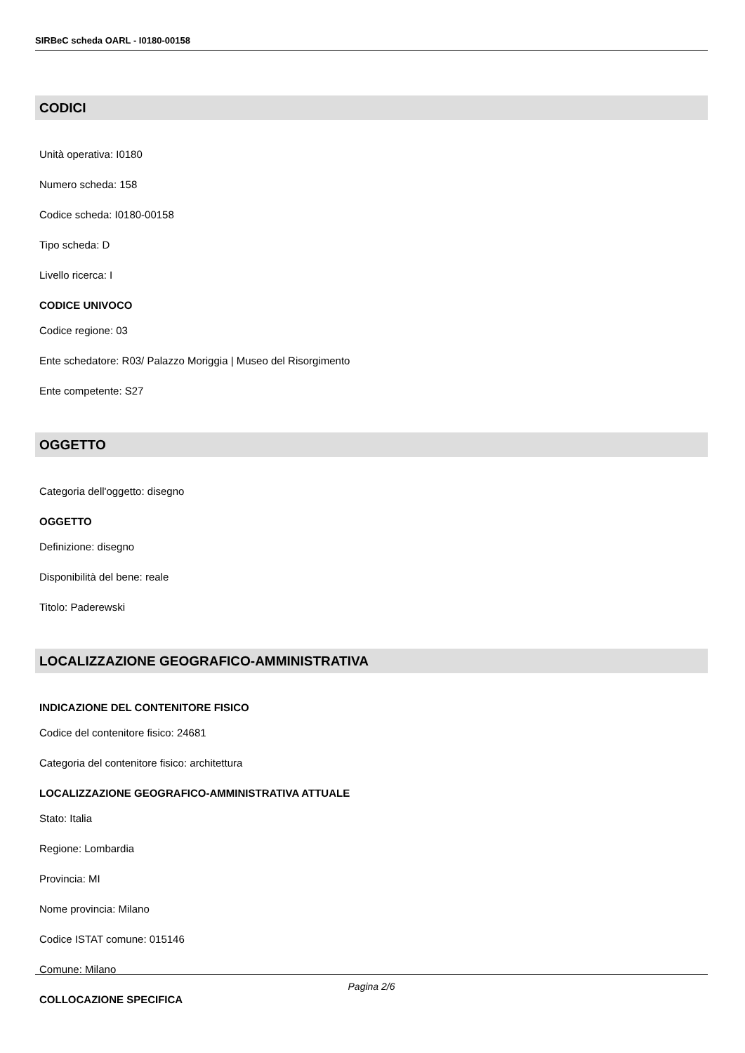SIRBeC scheda OARL - I0180-00158
CODICI
Unità operativa: I0180
Numero scheda: 158
Codice scheda: I0180-00158
Tipo scheda: D
Livello ricerca: I
CODICE UNIVOCO
Codice regione: 03
Ente schedatore: R03/ Palazzo Moriggia | Museo del Risorgimento
Ente competente: S27
OGGETTO
Categoria dell'oggetto: disegno
OGGETTO
Definizione: disegno
Disponibilità del bene: reale
Titolo: Paderewski
LOCALIZZAZIONE GEOGRAFICO-AMMINISTRATIVA
INDICAZIONE DEL CONTENITORE FISICO
Codice del contenitore fisico: 24681
Categoria del contenitore fisico: architettura
LOCALIZZAZIONE GEOGRAFICO-AMMINISTRATIVA ATTUALE
Stato: Italia
Regione: Lombardia
Provincia: MI
Nome provincia: Milano
Codice ISTAT comune: 015146
Comune: Milano
COLLOCAZIONE SPECIFICA
Pagina 2/6